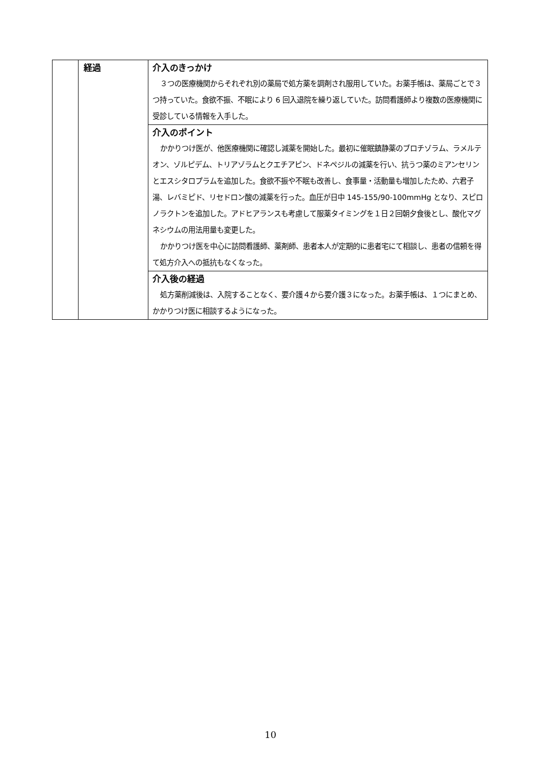| | 経過 | 介入のきっかけ ３つの医療機関からそれぞれ別の薬局で処方薬を調剤され服用していた。お薬手帳は、薬局ごとで３つ持っていた。食欲不振、不眠により 6 回入退院を繰り返していた。訪問看護師より複数の医療機関に受診している情報を入手した。 |
| | | 介入のポイント かかりつけ医が、他医療機関に確認し減薬を開始した。最初に催眠鎮静薬のブロチゾラム、ラメルテオン、ゾルピデム、トリアゾラムとクエチアピン、ドネペジルの減薬を行い、抗うつ薬のミアンセリンとエスシタロプラムを追加した。食欲不振や不眠も改善し、食事量・活動量も増加したため、六君子湯、レバミピド、リセドロン酸の減薬を行った。血圧が日中 145-155/90-100mmHg となり、スピロノラクトンを追加した。アドヒアランスも考慮して服薬タイミングを１日２回朝夕食後とし、酸化マグネシウムの用法用量も変更した。 かかりつけ医を中心に訪問看護師、薬剤師、患者本人が定期的に患者宅にて相談し、患者の信頼を得て処方介入への抵抗もなくなった。 |
| | | 介入後の経過 処方薬削減後は、入院することなく、要介護４から要介護３になった。お薬手帳は、１つにまとめ、かかりつけ医に相談するようになった。 |
10